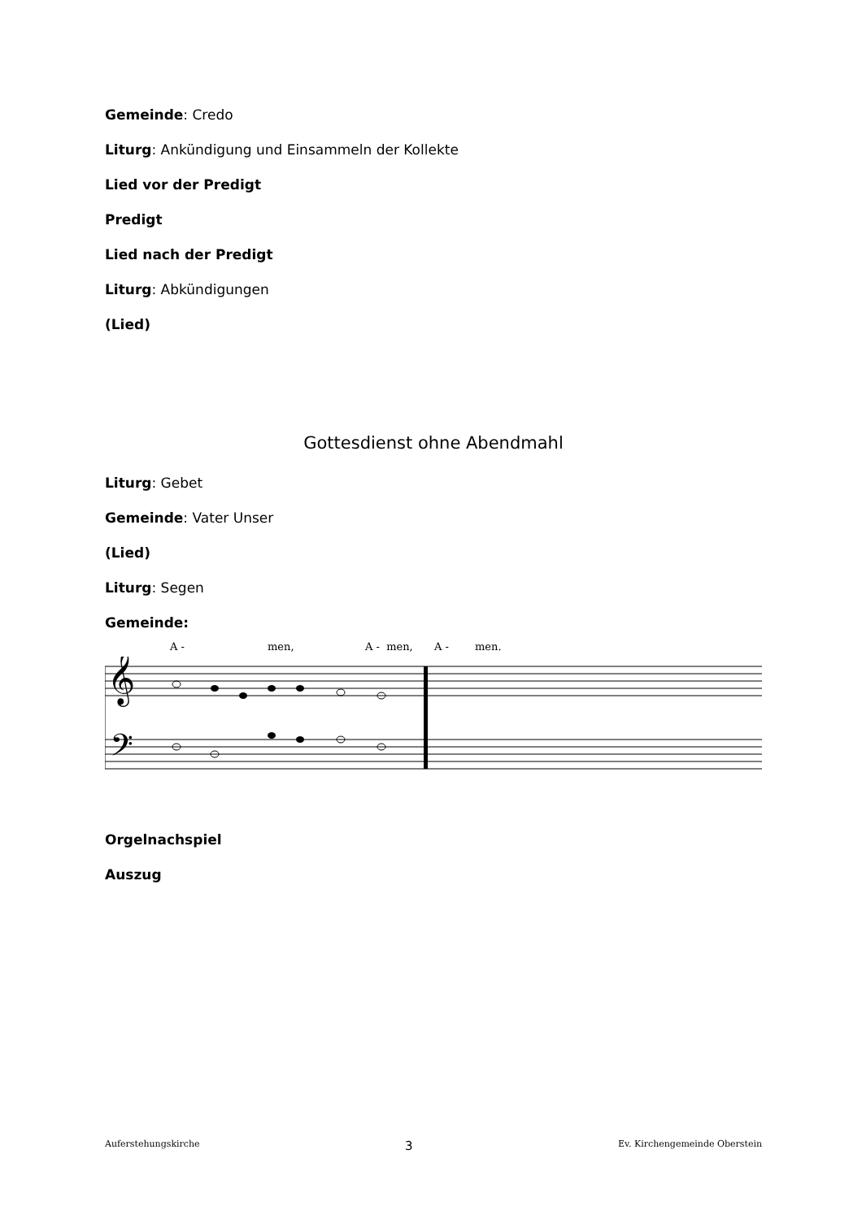Gemeinde: Credo
Liturg: Ankündigung und Einsammeln der Kollekte
Lied vor der Predigt
Predigt
Lied nach der Predigt
Liturg: Abkündigungen
(Lied)
Gottesdienst ohne Abendmahl
Liturg: Gebet
Gemeinde: Vater Unser
(Lied)
Liturg: Segen
Gemeinde:
A - men, A - men, A - men.
𝄞
𝄢
Orgelnachspiel
Auszug
Auferstehungskirche 3 Ev. Kirchengemeinde Oberstein